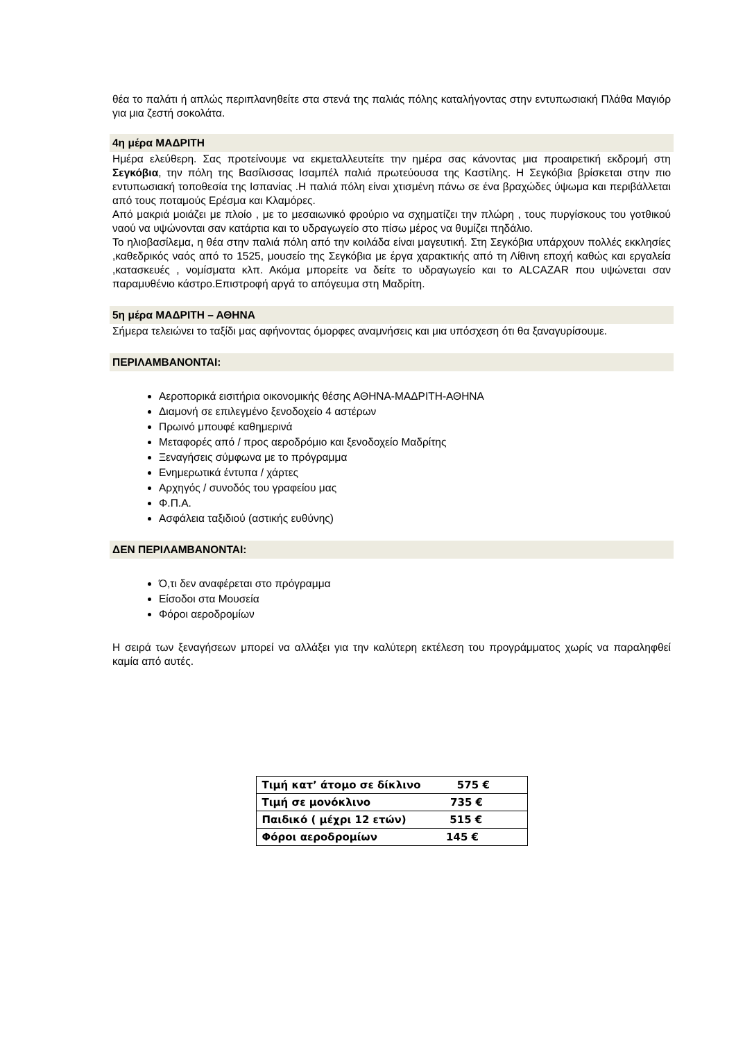θέα το παλάτι ή απλώς περιπλανηθείτε στα στενά της παλιάς πόλης καταλήγοντας στην εντυπωσιακή Πλάθα Μαγιόρ για μια ζεστή σοκολάτα.
4η μέρα ΜΑΔΡΙΤΗ
Ημέρα ελεύθερη. Σας προτείνουμε να εκμεταλλευτείτε την ημέρα σας κάνοντας μια προαιρετική εκδρομή στη Σεγκόβια, την πόλη της Βασίλισσας Ισαμπέλ παλιά πρωτεύουσα της Καστίλης. Η Σεγκόβια βρίσκεται στην πιο εντυπωσιακή τοποθεσία της Ισπανίας .Η παλιά πόλη είναι χτισμένη πάνω σε ένα βραχώδες ύψωμα και περιβάλλεται από τους ποταμούς Ερέσμα και Κλαμόρες.
Από μακριά μοιάζει με πλοίο , με το μεσαιωνικό φρούριο να σχηματίζει την πλώρη , τους πυργίσκους του γοτθικού ναού να υψώνονται σαν κατάρτια και το υδραγωγείο στο πίσω μέρος να θυμίζει πηδάλιο.
Το ηλιοβασίλεμα, η θέα στην παλιά πόλη από την κοιλάδα είναι μαγευτική. Στη Σεγκόβια υπάρχουν πολλές εκκλησίες ,καθεδρικός ναός από το 1525, μουσείο της Σεγκόβια με έργα χαρακτικής από τη Λίθινη εποχή καθώς και εργαλεία ,κατασκευές , νομίσματα κλπ. Ακόμα μπορείτε να δείτε το υδραγωγείο και το ALCAZAR που υψώνεται σαν παραμυθένιο κάστρο.Επιστροφή αργά το απόγευμα στη Μαδρίτη.
5η μέρα ΜΑΔΡΙΤΗ – ΑΘΗΝΑ
Σήμερα τελειώνει το ταξίδι μας αφήνοντας όμορφες αναμνήσεις και μια υπόσχεση ότι θα ξαναγυρίσουμε.
ΠΕΡΙΛΑΜΒΑΝΟΝΤΑΙ:
Αεροπορικά εισιτήρια οικονομικής θέσης ΑΘΗΝΑ-ΜΑΔΡΙΤΗ-ΑΘΗΝΑ
Διαμονή σε επιλεγμένο ξενοδοχείο 4 αστέρων
Πρωινό μπουφέ καθημερινά
Μεταφορές από / προς αεροδρόμιο και ξενοδοχείο Μαδρίτης
Ξεναγήσεις σύμφωνα με το πρόγραμμα
Ενημερωτικά έντυπα / χάρτες
Αρχηγός / συνοδός του γραφείου μας
Φ.Π.Α.
Ασφάλεια ταξιδιού (αστικής ευθύνης)
ΔΕΝ ΠΕΡΙΛΑΜΒΑΝΟΝΤΑΙ:
Ό,τι δεν αναφέρεται στο πρόγραμμα
Είσοδοι στα Μουσεία
Φόροι αεροδρομίων
Η σειρά των ξεναγήσεων μπορεί να αλλάξει για την καλύτερη εκτέλεση του προγράμματος χωρίς να παραληφθεί καμία από αυτές.
| Τιμή κατ’ άτομο σε δίκλινο 575 € |
| Τιμή σε μονόκλινο 735 € |
| Παιδικό ( μέχρι 12 ετών) 515 € |
| Φόροι αεροδρομίων 145 € |